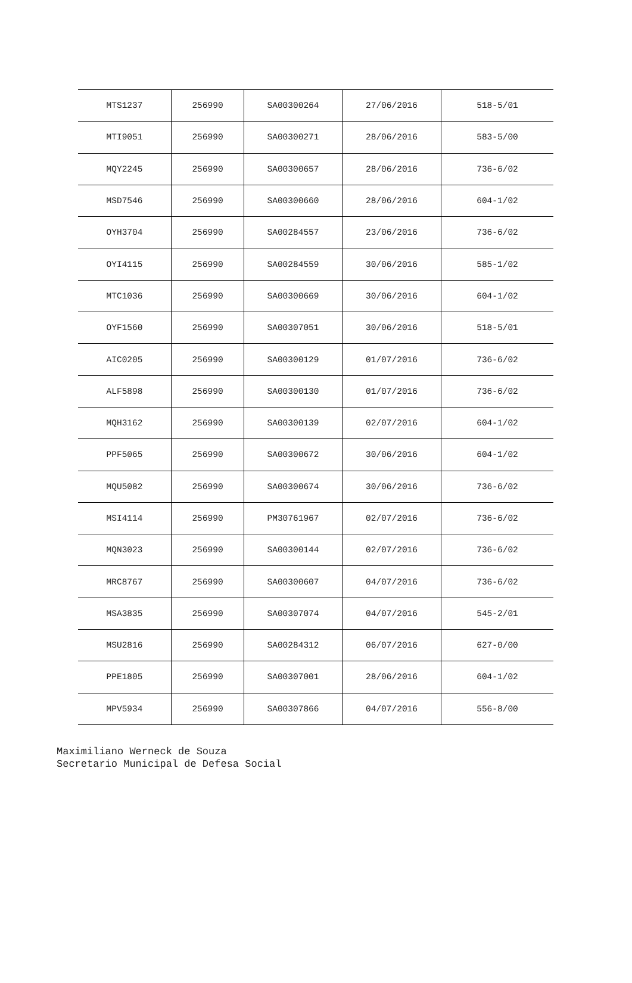| MTS1237 | 256990 | SA00300264 | 27/06/2016 | 518-5/01 |
| MTI9051 | 256990 | SA00300271 | 28/06/2016 | 583-5/00 |
| MQY2245 | 256990 | SA00300657 | 28/06/2016 | 736-6/02 |
| MSD7546 | 256990 | SA00300660 | 28/06/2016 | 604-1/02 |
| OYH3704 | 256990 | SA00284557 | 23/06/2016 | 736-6/02 |
| OYI4115 | 256990 | SA00284559 | 30/06/2016 | 585-1/02 |
| MTC1036 | 256990 | SA00300669 | 30/06/2016 | 604-1/02 |
| OYF1560 | 256990 | SA00307051 | 30/06/2016 | 518-5/01 |
| AIC0205 | 256990 | SA00300129 | 01/07/2016 | 736-6/02 |
| ALF5898 | 256990 | SA00300130 | 01/07/2016 | 736-6/02 |
| MQH3162 | 256990 | SA00300139 | 02/07/2016 | 604-1/02 |
| PPF5065 | 256990 | SA00300672 | 30/06/2016 | 604-1/02 |
| MQU5082 | 256990 | SA00300674 | 30/06/2016 | 736-6/02 |
| MSI4114 | 256990 | PM30761967 | 02/07/2016 | 736-6/02 |
| MQN3023 | 256990 | SA00300144 | 02/07/2016 | 736-6/02 |
| MRC8767 | 256990 | SA00300607 | 04/07/2016 | 736-6/02 |
| MSA3835 | 256990 | SA00307074 | 04/07/2016 | 545-2/01 |
| MSU2816 | 256990 | SA00284312 | 06/07/2016 | 627-0/00 |
| PPE1805 | 256990 | SA00307001 | 28/06/2016 | 604-1/02 |
| MPV5934 | 256990 | SA00307866 | 04/07/2016 | 556-8/00 |
Maximiliano Werneck de Souza
Secretario Municipal de Defesa Social